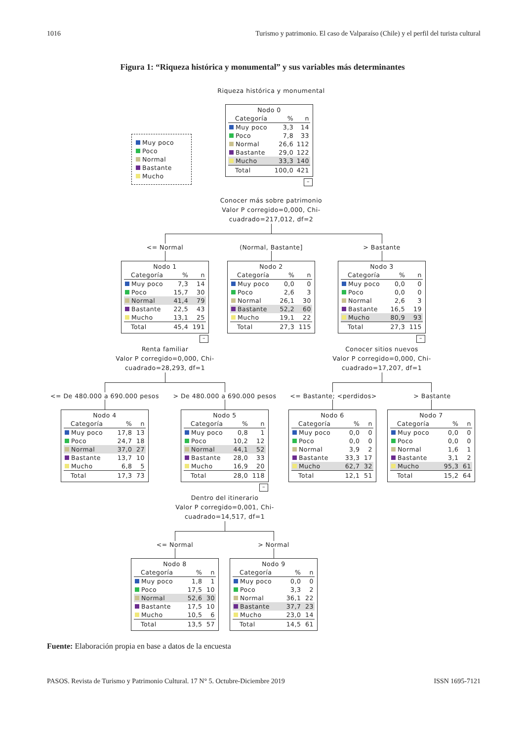1016 Turismo y patrimonio. El caso de Valparaíso (Chile) y el perfil del turista cultural
Figura 1: “Riqueza histórica y monumental” y sus variables más determinantes
Riqueza histórica y monumental
Muy poco
Poco
Normal
Bastante
Mucho
Nodo 0
| Categoría | % | n |
| --- | --- | --- |
| Muy poco | 3,3 | 14 |
| Poco | 7,8 | 33 |
| Normal | 26,6 | 112 |
| Bastante | 29,0 | 122 |
| Mucho | 33,3 | 140 |
| Total | 100,0 | 421 |
–
Conocer más sobre patrimonio
Valor P corregido=0,000, Chi-
cuadrado=217,012, df=2
<= Normal (Normal, Bastante] > Bastante
Nodo 1
| Categoría | % | n |
| --- | --- | --- |
| Muy poco | 7,3 | 14 |
| Poco | 15,7 | 30 |
| Normal | 41,4 | 79 |
| Bastante | 22,5 | 43 |
| Mucho | 13,1 | 25 |
| Total | 45,4 | 191 |
–
Nodo 2
| Categoría | % | n |
| --- | --- | --- |
| Muy poco | 0,0 | 0 |
| Poco | 2,6 | 3 |
| Normal | 26,1 | 30 |
| Bastante | 52,2 | 60 |
| Mucho | 19,1 | 22 |
| Total | 27,3 | 115 |
Nodo 3
| Categoría | % | n |
| --- | --- | --- |
| Muy poco | 0,0 | 0 |
| Poco | 0,0 | 0 |
| Normal | 2,6 | 3 |
| Bastante | 16,5 | 19 |
| Mucho | 80,9 | 93 |
| Total | 27,3 | 115 |
–
Renta familiar
Valor P corregido=0,000, Chi-
cuadrado=28,293, df=1
Conocer sitios nuevos
Valor P corregido=0,000, Chi-
cuadrado=17,207, df=1
<= De 480.000 a 690.000 pesos > De 480.000 a 690.000 pesos <= Bastante; <perdidos> > Bastante
Nodo 4
| Categoría | % | n |
| --- | --- | --- |
| Muy poco | 17,8 | 13 |
| Poco | 24,7 | 18 |
| Normal | 37,0 | 27 |
| Bastante | 13,7 | 10 |
| Mucho | 6,8 | 5 |
| Total | 17,3 | 73 |
Nodo 5
| Categoría | % | n |
| --- | --- | --- |
| Muy poco | 0,8 | 1 |
| Poco | 10,2 | 12 |
| Normal | 44,1 | 52 |
| Bastante | 28,0 | 33 |
| Mucho | 16,9 | 20 |
| Total | 28,0 | 118 |
–
Nodo 6
| Categoría | % | n |
| --- | --- | --- |
| Muy poco | 0,0 | 0 |
| Poco | 0,0 | 0 |
| Normal | 3,9 | 2 |
| Bastante | 33,3 | 17 |
| Mucho | 62,7 | 32 |
| Total | 12,1 | 51 |
Nodo 7
| Categoría | % | n |
| --- | --- | --- |
| Muy poco | 0,0 | 0 |
| Poco | 0,0 | 0 |
| Normal | 1,6 | 1 |
| Bastante | 3,1 | 2 |
| Mucho | 95,3 | 61 |
| Total | 15,2 | 64 |
Dentro del itinerario
Valor P corregido=0,001, Chi-
cuadrado=14,517, df=1
<= Normal > Normal
Nodo 8
| Categoría | % | n |
| --- | --- | --- |
| Muy poco | 1,8 | 1 |
| Poco | 17,5 | 10 |
| Normal | 52,6 | 30 |
| Bastante | 17,5 | 10 |
| Mucho | 10,5 | 6 |
| Total | 13,5 | 57 |
Nodo 9
| Categoría | % | n |
| --- | --- | --- |
| Muy poco | 0,0 | 0 |
| Poco | 3,3 | 2 |
| Normal | 36,1 | 22 |
| Bastante | 37,7 | 23 |
| Mucho | 23,0 | 14 |
| Total | 14,5 | 61 |
Fuente: Elaboración propia en base a datos de la encuesta
PASOS. Revista de Turismo y Patrimonio Cultural. 17 N° 5. Octubre-Diciembre 2019 ISSN 1695-7121